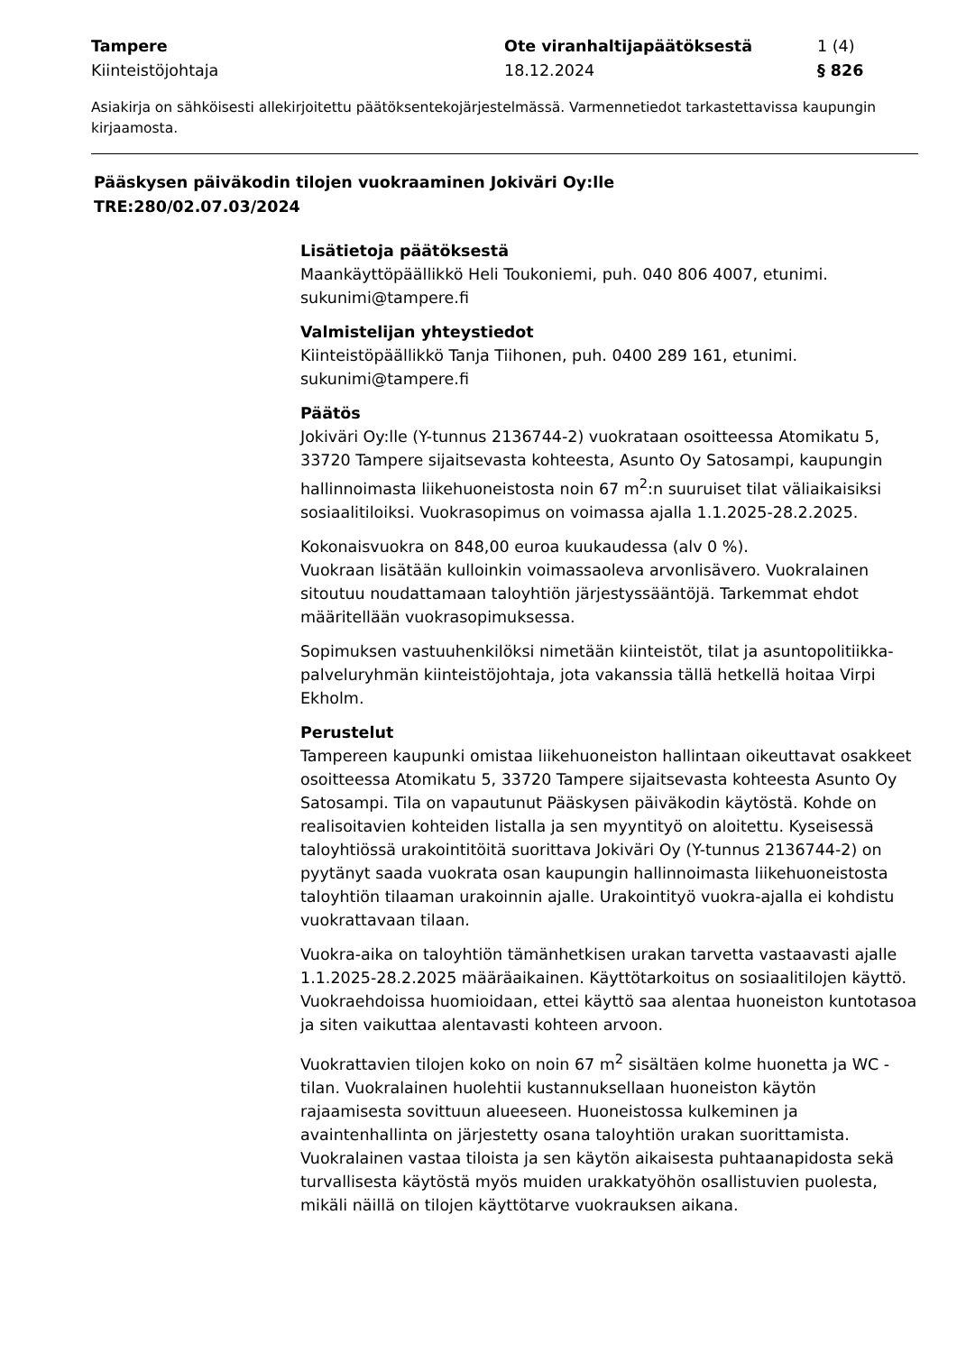Tampere
Kiinteistöjohtaja
Ote viranhaltijapäätöksestä
18.12.2024
1 (4)
§ 826
Asiakirja on sähköisesti allekirjoitettu päätöksentekojärjestelmässä. Varmennetiedot tarkastettavissa kaupungin kirjaamosta.
Pääskysen päiväkodin tilojen vuokraaminen Jokiväri Oy:lle
TRE:280/02.07.03/2024
Lisätietoja päätöksestä
Maankäyttöpäällikkö Heli Toukoniemi, puh. 040 806 4007, etunimi. sukunimi@tampere.fi
Valmistelijan yhteystiedot
Kiinteistöpäällikkö Tanja Tiihonen, puh. 0400 289 161, etunimi. sukunimi@tampere.fi
Päätös
Jokiväri Oy:lle (Y-tunnus 2136744-2) vuokrataan osoitteessa Atomikatu 5, 33720 Tampere sijaitsevasta kohteesta, Asunto Oy Satosampi, kaupungin hallinnoimasta liikehuoneistosta noin 67 m<sup>2</sup>:n suuruiset tilat väliaikaisiksi sosiaalitiloiksi. Vuokrasopimus on voimassa ajalla 1.1.2025-28.2.2025.
Kokonaisvuokra on 848,00 euroa kuukaudessa (alv 0 %).
Vuokraan lisätään kulloinkin voimassaoleva arvonlisävero. Vuokralainen sitoutuu noudattamaan taloyhtiön järjestyssääntöjä. Tarkemmat ehdot määritellään vuokrasopimuksessa.
Sopimuksen vastuuhenkilöksi nimetään kiinteistöt, tilat ja asuntopolitiikka-palveluryhmän kiinteistöjohtaja, jota vakanssia tällä hetkellä hoitaa Virpi Ekholm.
Perustelut
Tampereen kaupunki omistaa liikehuoneiston hallintaan oikeuttavat osakkeet osoitteessa Atomikatu 5, 33720 Tampere sijaitsevasta kohteesta Asunto Oy Satosampi. Tila on vapautunut Pääskysen päiväkodin käytöstä. Kohde on realisoitavien kohteiden listalla ja sen myyntityö on aloitettu. Kyseisessä taloyhtiössä urakointitöitä suorittava Jokiväri Oy (Y-tunnus 2136744-2) on pyytänyt saada vuokrata osan kaupungin hallinnoimasta liikehuoneistosta taloyhtiön tilaaman urakoinnin ajalle. Urakointityö vuokra-ajalla ei kohdistu vuokrattavaan tilaan.
Vuokra-aika on taloyhtiön tämänhetkisen urakan tarvetta vastaavasti ajalle 1.1.2025-28.2.2025 määräaikainen. Käyttötarkoitus on sosiaalitilojen käyttö. Vuokraehdoissa huomioidaan, ettei käyttö saa alentaa huoneiston kuntotasoa ja siten vaikuttaa alentavasti kohteen arvoon.
Vuokrattavien tilojen koko on noin 67 m<sup>2</sup> sisältäen kolme huonetta ja WC -tilan. Vuokralainen huolehtii kustannuksellaan huoneiston käytön rajaamisesta sovittuun alueeseen. Huoneistossa kulkeminen ja avaintenhallinta on järjestetty osana taloyhtiön urakan suorittamista. Vuokralainen vastaa tiloista ja sen käytön aikaisesta puhtaanapidosta sekä turvallisesta käytöstä myös muiden urakkatyöhön osallistuvien puolesta, mikäli näillä on tilojen käyttötarve vuokrauksen aikana.